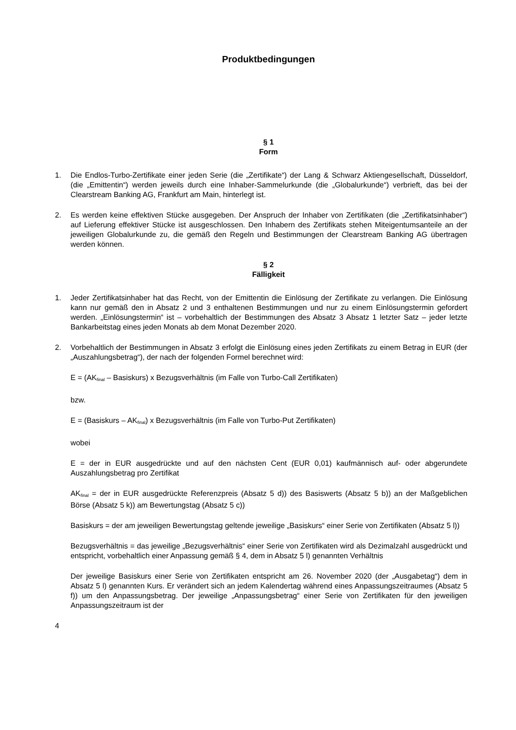Produktbedingungen
§ 1
Form
1. Die Endlos-Turbo-Zertifikate einer jeden Serie (die „Zertifikate“) der Lang & Schwarz Aktiengesellschaft, Düsseldorf, (die „Emittentin“) werden jeweils durch eine Inhaber-Sammelurkunde (die „Globalurkunde“) verbrieft, das bei der Clearstream Banking AG, Frankfurt am Main, hinterlegt ist.
2. Es werden keine effektiven Stücke ausgegeben. Der Anspruch der Inhaber von Zertifikaten (die „Zertifikatsinhaber“) auf Lieferung effektiver Stücke ist ausgeschlossen. Den Inhabern des Zertifikats stehen Miteigentumsanteile an der jeweiligen Globalurkunde zu, die gemäß den Regeln und Bestimmungen der Clearstream Banking AG übertragen werden können.
§ 2
Fälligkeit
1. Jeder Zertifikatsinhaber hat das Recht, von der Emittentin die Einlösung der Zertifikate zu verlangen. Die Einlösung kann nur gemäß den in Absatz 2 und 3 enthaltenen Bestimmungen und nur zu einem Einlösungstermin gefordert werden. „Einlösungstermin“ ist – vorbehaltlich der Bestimmungen des Absatz 3 Absatz 1 letzter Satz – jeder letzte Bankarbeitstag eines jeden Monats ab dem Monat Dezember 2020.
2. Vorbehaltlich der Bestimmungen in Absatz 3 erfolgt die Einlösung eines jeden Zertifikats zu einem Betrag in EUR (der „Auszahlungsbetrag“), der nach der folgenden Formel berechnet wird:
E = (AK<sub>final</sub> – Basiskurs) x Bezugsverhältnis (im Falle von Turbo-Call Zertifikaten)
bzw.
E = (Basiskurs – AK<sub>final</sub>) x Bezugsverhältnis (im Falle von Turbo-Put Zertifikaten)
wobei
E = der in EUR ausgedrückte und auf den nächsten Cent (EUR 0,01) kaufmännisch auf- oder abgerundete Auszahlungsbetrag pro Zertifikat
AK<sub>final</sub> = der in EUR ausgedrückte Referenzpreis (Absatz 5 d)) des Basiswerts (Absatz 5 b)) an der Maßgeblichen Börse (Absatz 5 k)) am Bewertungstag (Absatz 5 c))
Basiskurs = der am jeweiligen Bewertungstag geltende jeweilige „Basiskurs“ einer Serie von Zertifikaten (Absatz 5 l))
Bezugsverhältnis = das jeweilige „Bezugsverhältnis“ einer Serie von Zertifikaten wird als Dezimalzahl ausgedrückt und entspricht, vorbehaltlich einer Anpassung gemäß § 4, dem in Absatz 5 l) genannten Verhältnis
Der jeweilige Basiskurs einer Serie von Zertifikaten entspricht am 26. November 2020 (der „Ausgabetag“) dem in Absatz 5 l) genannten Kurs. Er verändert sich an jedem Kalendertag während eines Anpassungszeitraumes (Absatz 5 f)) um den Anpassungsbetrag. Der jeweilige „Anpassungsbetrag“ einer Serie von Zertifikaten für den jeweiligen Anpassungszeitraum ist der
4